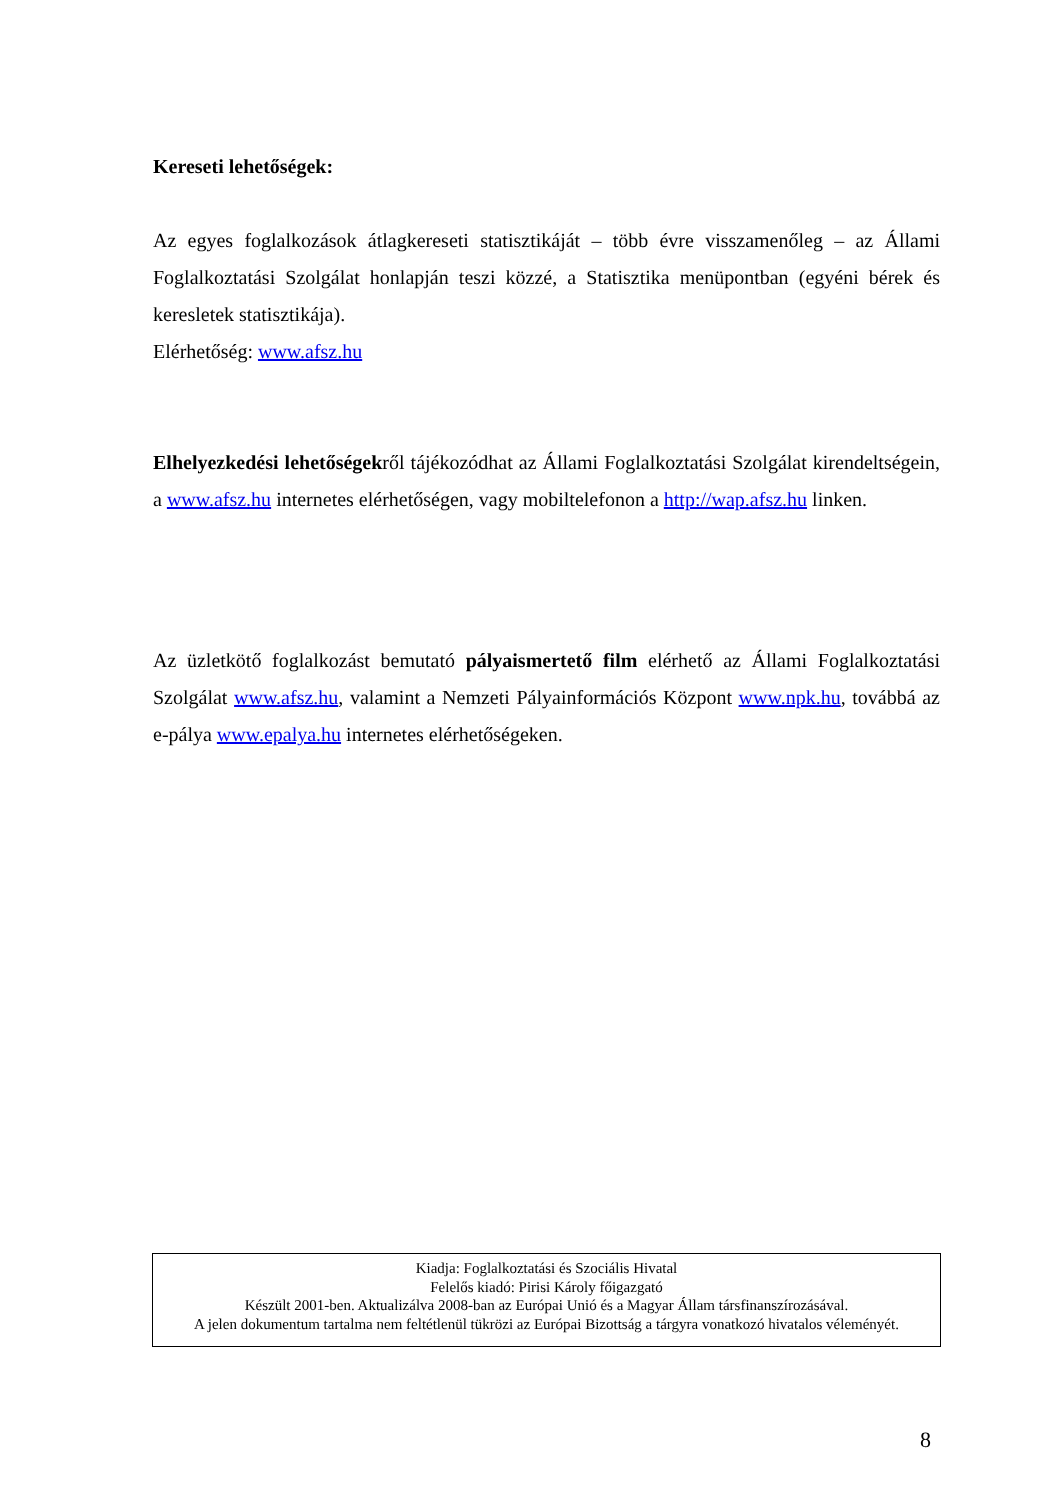Kereseti lehetőségek:
Az egyes foglalkozások átlagkereseti statisztikáját – több évre visszamenőleg – az Állami Foglalkoztatási Szolgálat honlapján teszi közzé, a Statisztika menüpontban (egyéni bérek és keresletek statisztikája).
Elérhetőség: www.afsz.hu
Elhelyezkedési lehetőségekről tájékozódhat az Állami Foglalkoztatási Szolgálat kirendeltségein, a www.afsz.hu internetes elérhetőségen, vagy mobiltelefonon a http://wap.afsz.hu linken.
Az üzletkötő foglalkozást bemutató pályaismertető film elérhető az Állami Foglalkoztatási Szolgálat www.afsz.hu, valamint a Nemzeti Pályainformációs Központ www.npk.hu, továbbá az e-pálya www.epalya.hu internetes elérhetőségeken.
Kiadja: Foglalkoztatási és Szociális Hivatal
Felelős kiadó: Pirisi Károly főigazgató
Készült 2001-ben. Aktualizálva 2008-ban az Európai Unió és a Magyar Állam társfinanszírozásával.
A jelen dokumentum tartalma nem feltétlenül tükrözi az Európai Bizottság a tárgyra vonatkozó hivatalos véleményét.
8